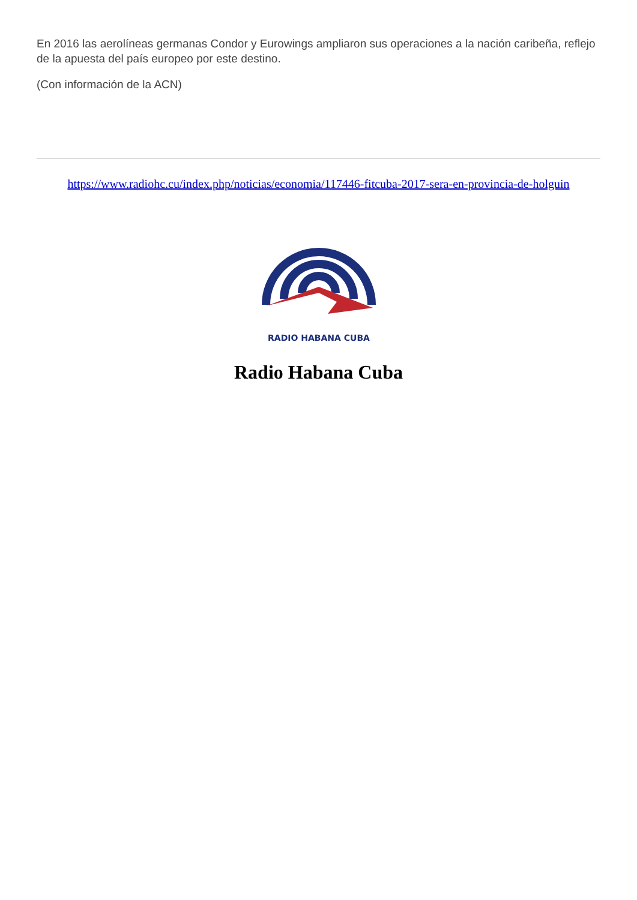En 2016 las aerolíneas germanas Condor y Eurowings ampliaron sus operaciones a la nación caribeña, reflejo de la apuesta del país europeo por este destino.
(Con información de la ACN)
https://www.radiohc.cu/index.php/noticias/economia/117446-fitcuba-2017-sera-en-provincia-de-holguin
RADIO HABANA CUBA
Radio Habana Cuba